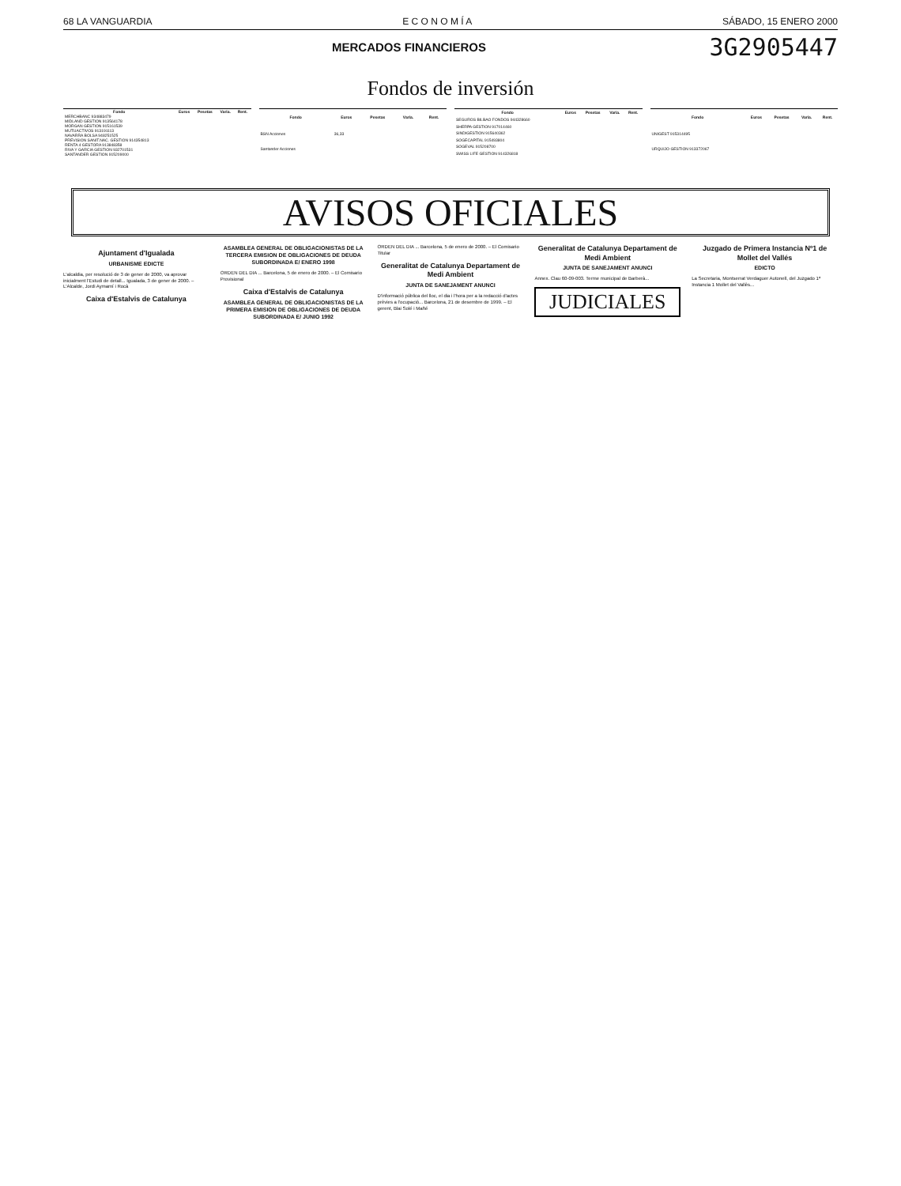68 LA VANGUARDIA E C O N O M Í A SÁBADO, 15 ENERO 2000
MERCADOS FINANCIEROS 3G2905447
Fondos de inversión
| Fondo | Euros | Pesetas | Varia. | Rent. |
| --- | --- | --- | --- | --- |
| MERCHBANC 934883479 | | | | |
| MIDLAND GESTION 913564178 | | | | |
| MORGAN GESTION 915161539 | | | | |
| MUTUACTIVOS 913191113 | | | | |
| NAVARRA BOLSA 948251525 | | | | |
| PREVISION SANIT.NAC. GESTION 914354813 | | | | |
| RENTA 4 GESTORA 913848358 | | | | |
| RIVA Y GARCIA GESTION 932701531 | | | | |
| SANTANDER GESTION 915209000 | | | | |
| Fondo | Euros | Pesetas | Varia. | Rent. |
| --- | --- | --- | --- | --- |
| BSN Acciones | 36,33 | | | |
| Santander Acciones | | | | |
| Fondo | Euros | Pesetas | Varia. | Rent. |
| --- | --- | --- | --- | --- |
| SEGUROS BILBAO FONDOS 944328660 | | | | |
| SHERPA GESTION 917014460 | | | | |
| SINDIGESTION 915640362 | | | | |
| SOGECAPITAL 915493804 | | | | |
| SOGEVAL 915208700 | | | | |
| SWISS LIFE GESTION 914326818 | | | | |
| Fondo | Euros | Pesetas | Varia. | Rent. |
| --- | --- | --- | --- | --- |
| UNIGEST 915314495 | | | | |
| URQUIJO GESTION 913372067 | | | | |
AVISOS OFICIALES
Ajuntament d'Igualada
URBANISME EDICTE
L'alcaldia, per resolució de 3 de gener de 2000, va aprovar inicialment l'Estudi de detall... Igualada, 3 de gener de 2000. – L'Alcalde, Jordi Aymamí i Rocà
Caixa d'Estalvis de Catalunya
ASAMBLEA GENERAL DE OBLIGACIONISTAS DE LA TERCERA EMISION DE OBLIGACIONES DE DEUDA SUBORDINADA E/ ENERO 1998
ORDEN DEL DIA ... Barcelona, 5 de enero de 2000. – El Comisario Provisional
Caixa d'Estalvis de Catalunya
ASAMBLEA GENERAL DE OBLIGACIONISTAS DE LA PRIMERA EMISION DE OBLIGACIONES DE DEUDA SUBORDINADA E/ JUNIO 1992
ORDEN DEL DIA ... Barcelona, 5 de enero de 2000. – El Comisario Titular
Generalitat de Catalunya Departament de Medi Ambient
JUNTA DE SANEJAMENT ANUNCI
D'informació pública del lloc, el dia i l'hora per a la redacció d'actes prèvies a l'ocupació... Barcelona, 21 de desembre de 1999. – El gerent, Blai Solé i Mañé
Generalitat de Catalunya Departament de Medi Ambient
JUNTA DE SANEJAMENT ANUNCI
Annex. Clau 60-09-003. Terme municipal de Barberà...
JUDICIALES
Juzgado de Primera Instancia Nº1 de Mollet del Vallés
EDICTO
La Secretaria, Montserrat Verdaguer Autonell, del Juzgado 1ª Instancia 1 Mollet del Vallès...